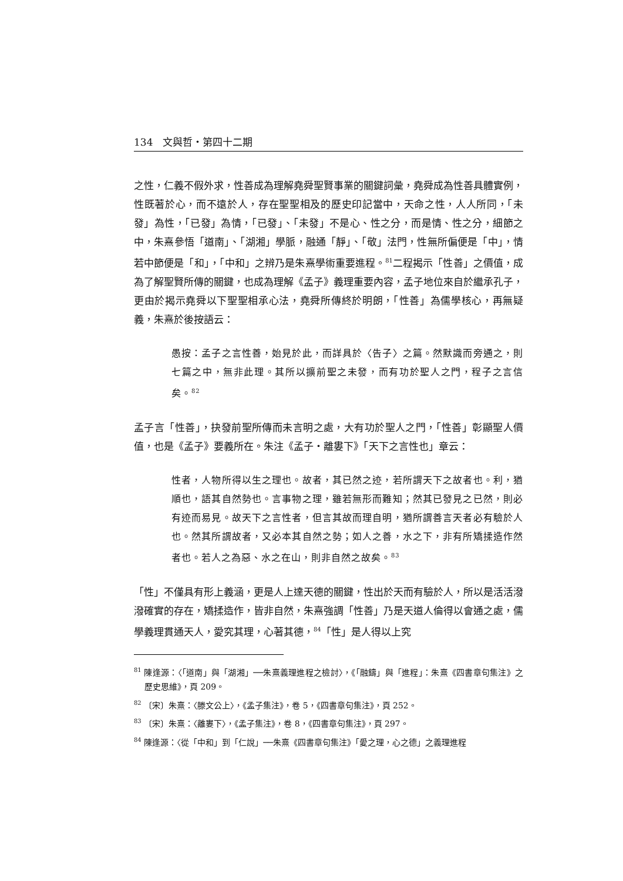134　文與哲・第四十二期
之性，仁義不假外求，性善成為理解堯舜聖賢事業的關鍵詞彙，堯舜成為性善具體實例，性既著於心，而不遠於人，存在聖聖相及的歷史印記當中，天命之性，人人所同，「未發」為性，「已發」為情，「已發」、「未發」不是心、性之分，而是情、性之分，細節之中，朱熹參悟「道南」、「湖湘」學脈，融通「靜」、「敬」法門，性無所偏便是「中」，情若中節便是「和」，「中和」之辨乃是朱熹學術重要進程。<sup>81</sup>二程揭示「性善」之價值，成為了解聖賢所傳的關鍵，也成為理解《孟子》義理重要內容，孟子地位來自於繼承孔子，更由於揭示堯舜以下聖聖相承心法，堯舜所傳終於明朗，「性善」為儒學核心，再無疑義，朱熹於後按語云：
愚按：孟子之言性善，始見於此，而詳具於〈告子〉之篇。然默識而旁通之，則七篇之中，無非此理。其所以擴前聖之未發，而有功於聖人之門，程子之言信矣。<sup>82</sup>
孟子言「性善」，抉發前聖所傳而未言明之處，大有功於聖人之門，「性善」彰顯聖人價值，也是《孟子》要義所在。朱注《孟子・離婁下》「天下之言性也」章云：
性者，人物所得以生之理也。故者，其已然之迹，若所謂天下之故者也。利，猶順也，語其自然勢也。言事物之理，雖若無形而難知；然其已發見之已然，則必有迹而易見。故天下之言性者，但言其故而理自明，猶所謂善言天者必有驗於人也。然其所謂故者，又必本其自然之勢；如人之善，水之下，非有所矯揉造作然者也。若人之為惡、水之在山，則非自然之故矣。<sup>83</sup>
「性」不僅具有形上義涵，更是人上達天德的關鍵，性出於天而有驗於人，所以是活活潑潑確實的存在，矯揉造作，皆非自然，朱熹強調「性善」乃是天道人倫得以會通之處，儒學義理貫通天人，愛究其理，心著其德，<sup>84</sup>「性」是人得以上究
<sup>81</sup> 陳逢源：〈「道南」與「湖湘」──朱熹義理進程之檢討〉，《「融鑄」與「進程」：朱熹《四書章句集注》之歷史思維》，頁 209。
<sup>82</sup> 〔宋〕朱熹：〈滕文公上〉，《孟子集注》，卷 5，《四書章句集注》，頁 252。
<sup>83</sup> 〔宋〕朱熹：〈離婁下〉，《孟子集注》，卷 8，《四書章句集注》，頁 297。
<sup>84</sup> 陳逢源：〈從「中和」到「仁說」──朱熹《四書章句集注》「愛之理，心之德」之義理進程